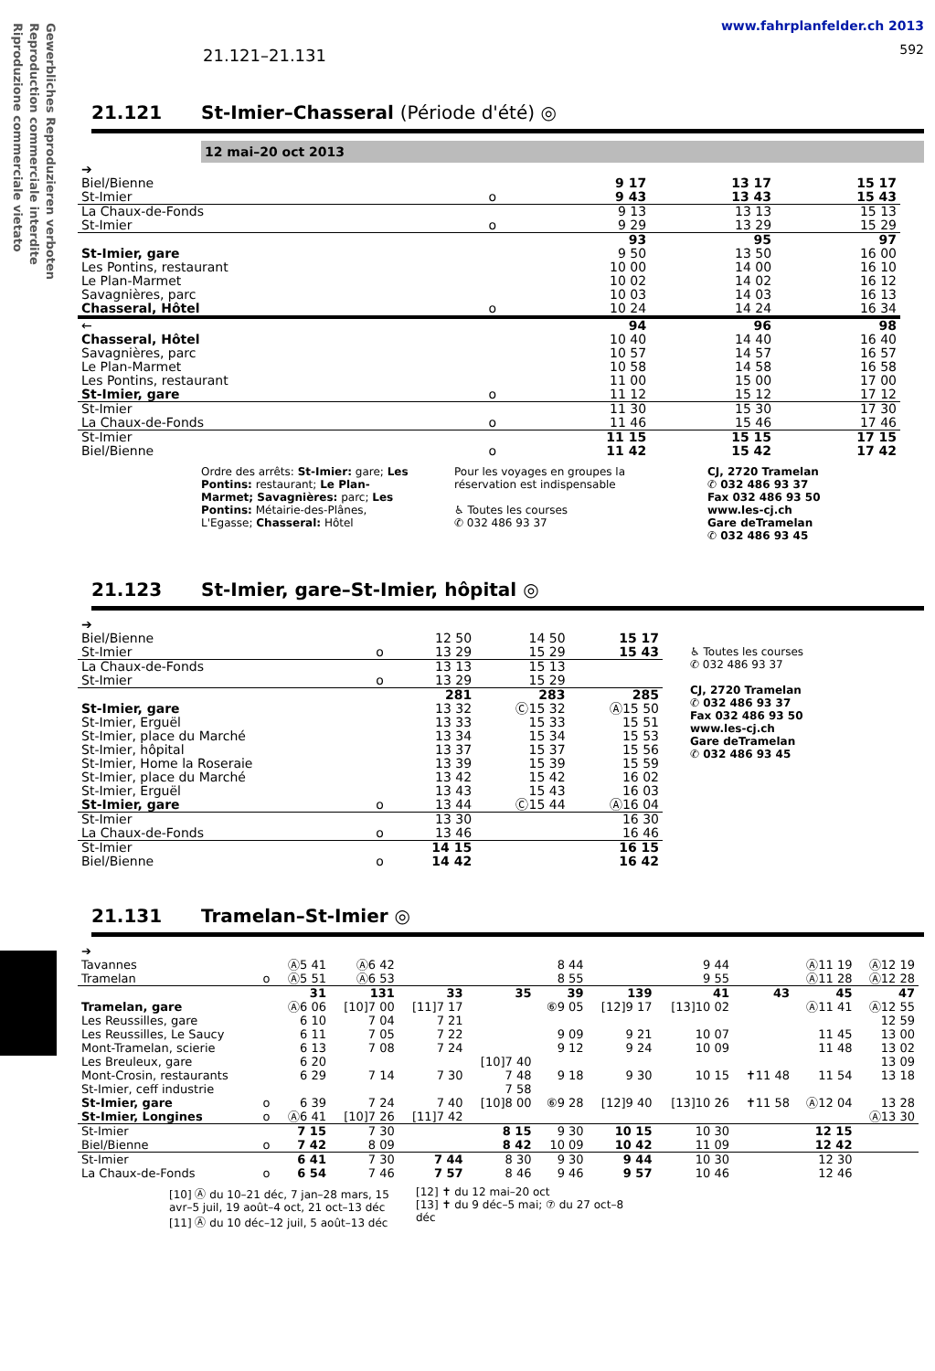Gewerbliches Reproduzieren verboten
Reproduction commerciale interdite
Riproduzione commerciale vietato
21.121–21.131
www.fahrplanfelder.ch 2013
592
21.121 St-Imier–Chasseral (Période d'été) ◎
12 mai–20 oct 2013
| ➔ | | | | |
| Biel/Bienne | | 9 17 | 13 17 | 15 17 |
| St-Imier | o | 9 43 | 13 43 | 15 43 |
| La Chaux-de-Fonds | | 9 13 | 13 13 | 15 13 |
| St-Imier | o | 9 29 | 13 29 | 15 29 |
| | | 93 | 95 | 97 |
| St-Imier, gare | | 9 50 | 13 50 | 16 00 |
| Les Pontins, restaurant | | 10 00 | 14 00 | 16 10 |
| Le Plan-Marmet | | 10 02 | 14 02 | 16 12 |
| Savagnières, parc | | 10 03 | 14 03 | 16 13 |
| Chasseral, Hôtel | o | 10 24 | 14 24 | 16 34 |
| ← | | 94 | 96 | 98 |
| Chasseral, Hôtel | | 10 40 | 14 40 | 16 40 |
| Savagnières, parc | | 10 57 | 14 57 | 16 57 |
| Le Plan-Marmet | | 10 58 | 14 58 | 16 58 |
| Les Pontins, restaurant | | 11 00 | 15 00 | 17 00 |
| St-Imier, gare | o | 11 12 | 15 12 | 17 12 |
| St-Imier | | 11 30 | 15 30 | 17 30 |
| La Chaux-de-Fonds | o | 11 46 | 15 46 | 17 46 |
| St-Imier | | 11 15 | 15 15 | 17 15 |
| Biel/Bienne | o | 11 42 | 15 42 | 17 42 |
Ordre des arrêts: St-Imier: gare; Les Pontins: restaurant; Le Plan-Marmet; Savagnières: parc; Les Pontins: Métairie-des-Plânes, L'Egasse; Chasseral: Hôtel
Pour les voyages en groupes la réservation est indispensable
♿ Toutes les courses
✆ 032 486 93 37
CJ, 2720 Tramelan
✆ 032 486 93 37
Fax 032 486 93 50
www.les-cj.ch
Gare deTramelan
✆ 032 486 93 45
21.123 St-Imier, gare–St-Imier, hôpital ◎
| ➔ | | | | |
| Biel/Bienne | | 12 50 | 14 50 | 15 17 |
| St-Imier | o | 13 29 | 15 29 | 15 43 |
| La Chaux-de-Fonds | | 13 13 | 15 13 | |
| St-Imier | o | 13 29 | 15 29 | |
| | | 281 | 283 | 285 |
| St-Imier, gare | | 13 32 | Ⓒ15 32 | Ⓐ15 50 |
| St-Imier, Erguël | | 13 33 | 15 33 | 15 51 |
| St-Imier, place du Marché | | 13 34 | 15 34 | 15 53 |
| St-Imier, hôpital | | 13 37 | 15 37 | 15 56 |
| St-Imier, Home la Roseraie | | 13 39 | 15 39 | 15 59 |
| St-Imier, place du Marché | | 13 42 | 15 42 | 16 02 |
| St-Imier, Erguël | | 13 43 | 15 43 | 16 03 |
| St-Imier, gare | o | 13 44 | Ⓒ15 44 | Ⓐ16 04 |
| St-Imier | | 13 30 | | 16 30 |
| La Chaux-de-Fonds | o | 13 46 | | 16 46 |
| St-Imier | | 14 15 | | 16 15 |
| Biel/Bienne | o | 14 42 | | 16 42 |
♿ Toutes les courses
✆ 032 486 93 37
CJ, 2720 Tramelan
✆ 032 486 93 37
Fax 032 486 93 50
www.les-cj.ch
Gare deTramelan
✆ 032 486 93 45
21.131 Tramelan–St-Imier ◎
| ➔ | | | | | | | | | | | |
| Tavannes | | Ⓐ5 41 | Ⓐ6 42 | | | 8 44 | | 9 44 | | Ⓐ11 19 | Ⓐ12 19 |
| Tramelan | o | Ⓐ5 51 | Ⓐ6 53 | | | 8 55 | | 9 55 | | Ⓐ11 28 | Ⓐ12 28 |
| | | 31 | 131 | 33 | 35 | 39 | 139 | 41 | 43 | 45 | 47 |
| Tramelan, gare | | Ⓐ6 06 | [10]7 00 | [11]7 17 | | ⑥9 05 | [12]9 17 | [13]10 02 | | Ⓐ11 41 | Ⓐ12 55 |
| Les Reussilles, gare | | 6 10 | 7 04 | 7 21 | | | | | | | 12 59 |
| Les Reussilles, Le Saucy | | 6 11 | 7 05 | 7 22 | | 9 09 | 9 21 | 10 07 | | 11 45 | 13 00 |
| Mont-Tramelan, scierie | | 6 13 | 7 08 | 7 24 | | 9 12 | 9 24 | 10 09 | | 11 48 | 13 02 |
| Les Breuleux, gare | | 6 20 | | | [10]7 40 | | | | | | 13 09 |
| Mont-Crosin, restaurants | | 6 29 | 7 14 | 7 30 | 7 48 | 9 18 | 9 30 | 10 15 | ✝11 48 | 11 54 | 13 18 |
| St-Imier, ceff industrie | | | | | 7 58 | | | | | | |
| St-Imier, gare | o | 6 39 | 7 24 | 7 40 | [10]8 00 | ⑥9 28 | [12]9 40 | [13]10 26 | ✝11 58 | Ⓐ12 04 | 13 28 |
| St-Imier, Longines | o | Ⓐ6 41 | [10]7 26 | [11]7 42 | | | | | | | Ⓐ13 30 |
| St-Imier | | 7 15 | 7 30 | | 8 15 | 9 30 | 10 15 | 10 30 | | 12 15 | |
| Biel/Bienne | o | 7 42 | 8 09 | | 8 42 | 10 09 | 10 42 | 11 09 | | 12 42 | |
| St-Imier | | 6 41 | 7 30 | 7 44 | 8 30 | 9 30 | 9 44 | 10 30 | | 12 30 | |
| La Chaux-de-Fonds | o | 6 54 | 7 46 | 7 57 | 8 46 | 9 46 | 9 57 | 10 46 | | 12 46 | |
[10] Ⓐ du 10–21 déc, 7 jan–28 mars, 15 avr–5 juil, 19 août–4 oct, 21 oct–13 déc
[11] Ⓐ du 10 déc–12 juil, 5 août–13 déc
[12] ✝ du 12 mai–20 oct
[13] ✝ du 9 déc–5 mai; ⑦ du 27 oct–8 déc